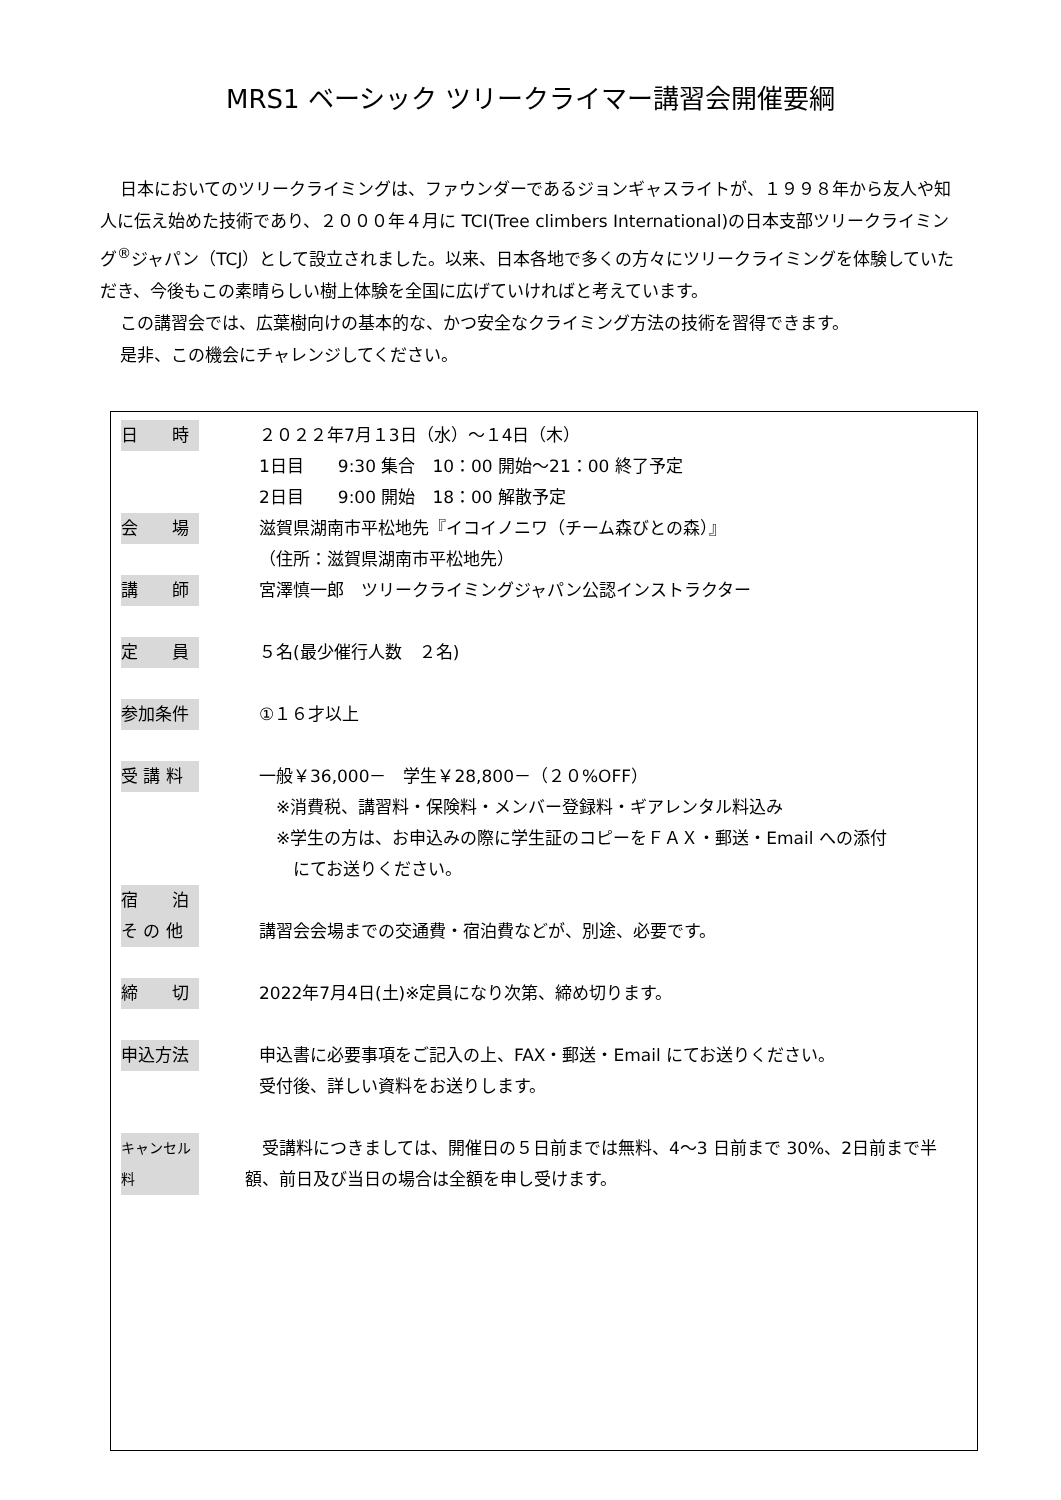MRS1 ベーシック ツリークライマー講習会開催要綱
日本においてのツリークライミングは、ファウンダーであるジョンギャスライトが、１９９８年から友人や知人に伝え始めた技術であり、２０００年４月に TCI(Tree climbers International)の日本支部ツリークライミング<sup>®</sup>ジャパン（TCJ）として設立されました。以来、日本各地で多くの方々にツリークライミングを体験していただき、今後もこの素晴らしい樹上体験を全国に広げていければと考えています。
この講習会では、広葉樹向けの基本的な、かつ安全なクライミング方法の技術を習得できます。
是非、この機会にチャレンジしてください。
日　　時 ２０２２年7月１3日（水）～１4日（木）
1日目　　9:30 集合　10：00 開始～21：00 終了予定
2日目　　9:00 開始　18：00 解散予定
会　　場 滋賀県湖南市平松地先『イコイノニワ（チーム森びとの森）』
（住所：滋賀県湖南市平松地先）
講　　師 宮澤慎一郎　ツリークライミングジャパン公認インストラクター
定　　員 ５名(最少催行人数　２名)
参加条件 ①１６才以上
受 講 料 一般￥36,000－　学生￥28,800－（２０%OFF）
　※消費税、講習料・保険料・メンバー登録料・ギアレンタル料込み
　※学生の方は、お申込みの際に学生証のコピーをＦＡＸ・郵送・Email への添付
　　にてお送りください。
宿　　泊
そ の 他 講習会会場までの交通費・宿泊費などが、別途、必要です。
締　　切 2022年7月4日(土)※定員になり次第、締め切ります。
申込方法 申込書に必要事項をご記入の上、FAX・郵送・Email にてお送りください。
受付後、詳しい資料をお送りします。
キャンセル料
　受講料につきましては、開催日の５日前までは無料、4～3 日前まで 30%、2日前まで半額、前日及び当日の場合は全額を申し受けます。